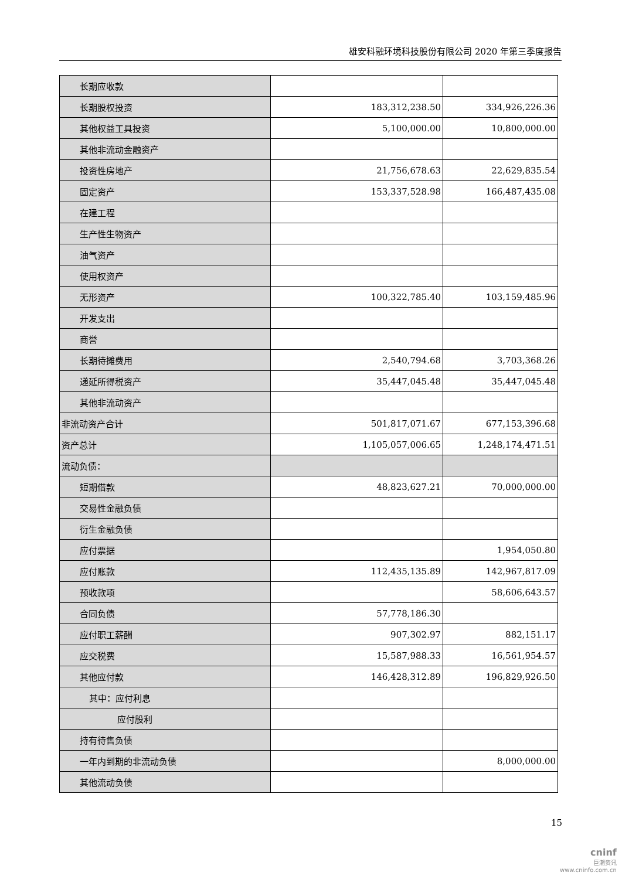雄安科融环境科技股份有限公司 2020 年第三季度报告
| 长期应收款 | | |
| 长期股权投资 | 183,312,238.50 | 334,926,226.36 |
| 其他权益工具投资 | 5,100,000.00 | 10,800,000.00 |
| 其他非流动金融资产 | | |
| 投资性房地产 | 21,756,678.63 | 22,629,835.54 |
| 固定资产 | 153,337,528.98 | 166,487,435.08 |
| 在建工程 | | |
| 生产性生物资产 | | |
| 油气资产 | | |
| 使用权资产 | | |
| 无形资产 | 100,322,785.40 | 103,159,485.96 |
| 开发支出 | | |
| 商誉 | | |
| 长期待摊费用 | 2,540,794.68 | 3,703,368.26 |
| 递延所得税资产 | 35,447,045.48 | 35,447,045.48 |
| 其他非流动资产 | | |
| 非流动资产合计 | 501,817,071.67 | 677,153,396.68 |
| 资产总计 | 1,105,057,006.65 | 1,248,174,471.51 |
| 流动负债： | | |
| 短期借款 | 48,823,627.21 | 70,000,000.00 |
| 交易性金融负债 | | |
| 衍生金融负债 | | |
| 应付票据 | | 1,954,050.80 |
| 应付账款 | 112,435,135.89 | 142,967,817.09 |
| 预收款项 | | 58,606,643.57 |
| 合同负债 | 57,778,186.30 | |
| 应付职工薪酬 | 907,302.97 | 882,151.17 |
| 应交税费 | 15,587,988.33 | 16,561,954.57 |
| 其他应付款 | 146,428,312.89 | 196,829,926.50 |
| 其中：应付利息 | | |
| 应付股利 | | |
| 持有待售负债 | | |
| 一年内到期的非流动负债 | | 8,000,000.00 |
| 其他流动负债 | | |
15
cninf
巨潮资讯
www.cninfo.com.cn